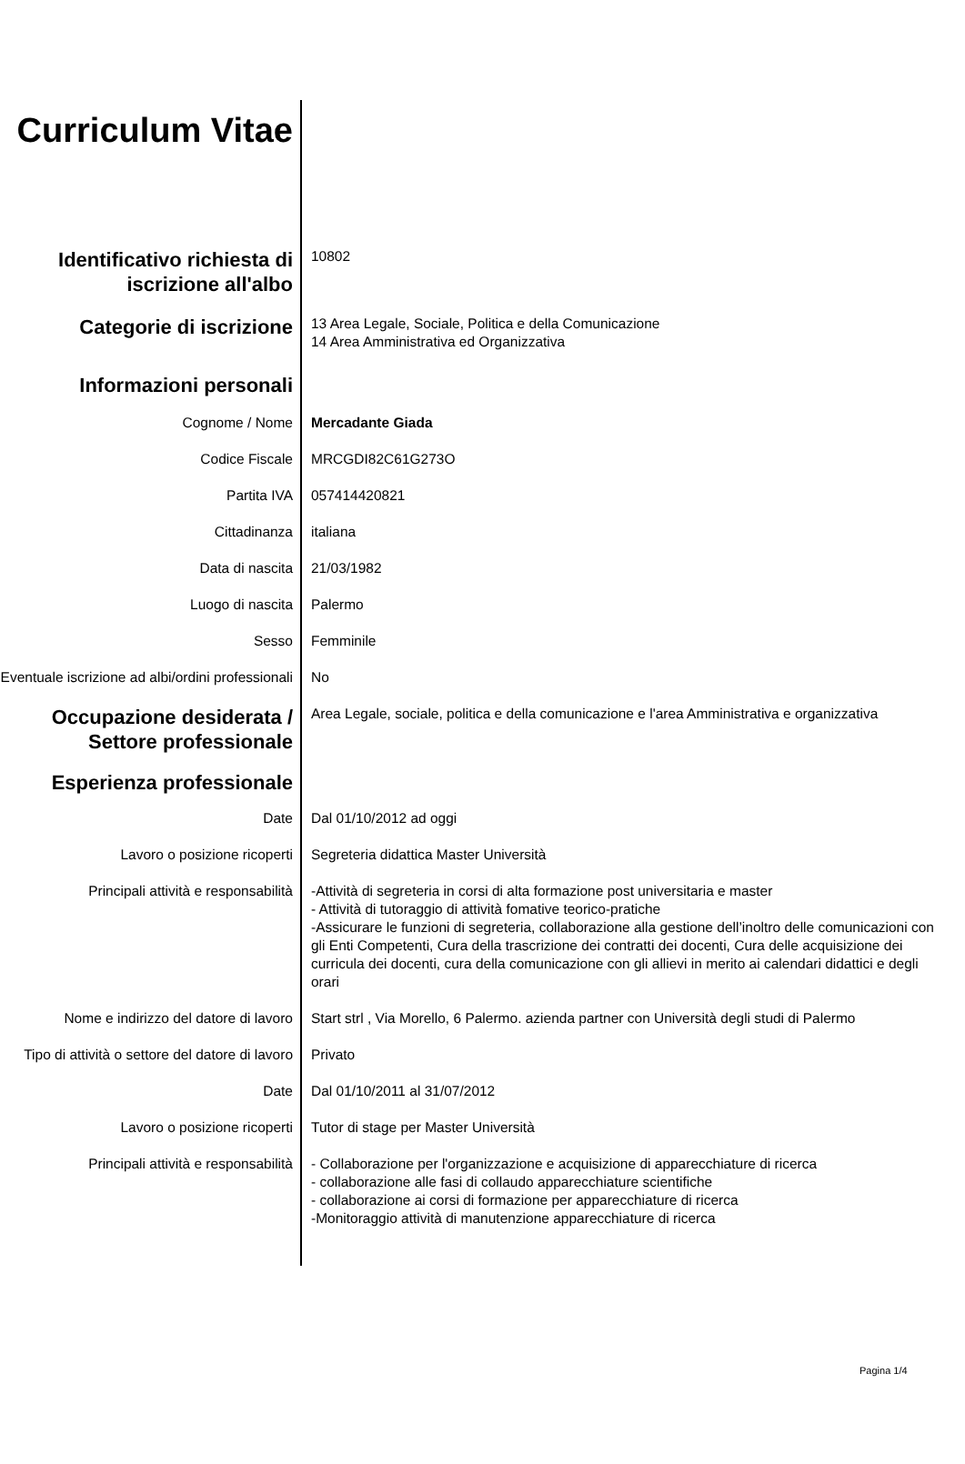Curriculum Vitae
Identificativo richiesta di iscrizione all'albo
10802
Categorie di iscrizione
13 Area Legale, Sociale, Politica e della Comunicazione
14 Area Amministrativa ed Organizzativa
Informazioni personali
Cognome / Nome Mercadante Giada
Codice Fiscale MRCGDI82C61G273O
Partita IVA 057414420821
Cittadinanza italiana
Data di nascita 21/03/1982
Luogo di nascita Palermo
Sesso Femminile
Eventuale iscrizione ad albi/ordini professionali
No
Occupazione desiderata / Settore professionale
Area Legale, sociale, politica e della comunicazione e l'area Amministrativa e organizzativa
Esperienza professionale
Date Dal 01/10/2012 ad oggi
Lavoro o posizione ricoperti Segreteria didattica Master Università
Principali attività e responsabilità
-Attività di segreteria in corsi di alta formazione post universitaria e master
- Attività di tutoraggio di attività fomative teorico-pratiche
-Assicurare le funzioni di segreteria, collaborazione alla gestione dell’inoltro delle comunicazioni con gli Enti Competenti, Cura della trascrizione dei contratti dei docenti, Cura delle acquisizione dei curricula dei docenti, cura della comunicazione con gli allievi in merito ai calendari didattici e degli orari
Nome e indirizzo del datore di lavoro
Start strl , Via Morello, 6 Palermo. azienda partner con Università degli studi di Palermo
Tipo di attività o settore del datore di lavoro
Privato
Date Dal 01/10/2011 al 31/07/2012
Lavoro o posizione ricoperti Tutor di stage per Master Università
Principali attività e responsabilità
- Collaborazione per l'organizzazione e acquisizione di apparecchiature di ricerca
- collaborazione alle fasi di collaudo apparecchiature scientifiche
- collaborazione ai corsi di formazione per apparecchiature di ricerca
-Monitoraggio attività di manutenzione apparecchiature di ricerca
Pagina 1/4